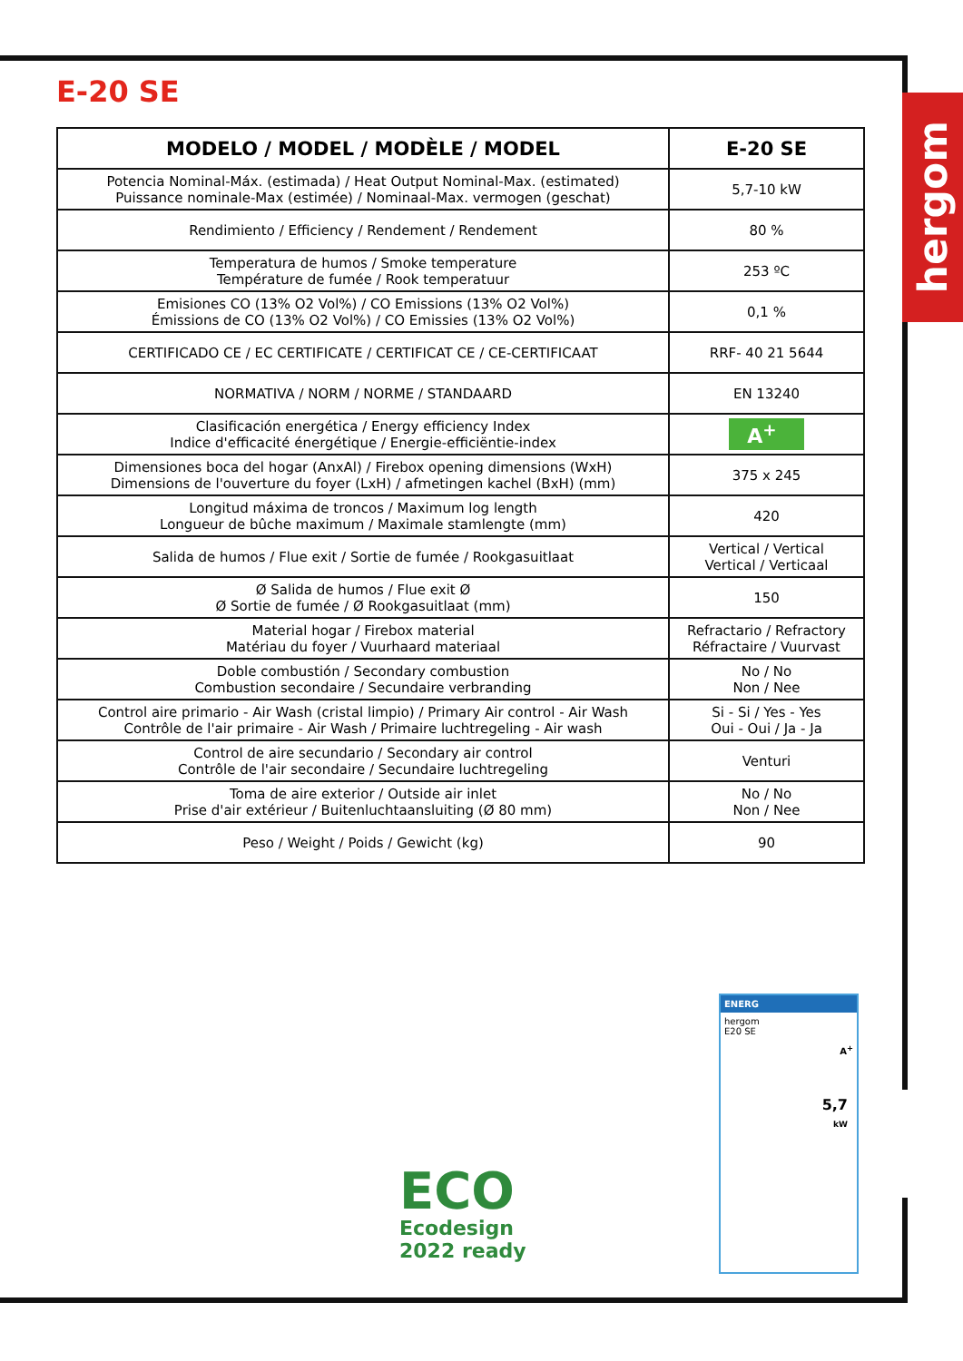hergom
E-20 SE
| MODELO / MODEL / MODÈLE / MODEL | E-20 SE |
| --- | --- |
| Potencia Nominal-Máx. (estimada) / Heat Output Nominal-Max. (estimated) Puissance nominale-Max (estimée) / Nominaal-Max. vermogen (geschat) | 5,7-10 kW |
| Rendimiento / Efficiency / Rendement / Rendement | 80 % |
| Temperatura de humos / Smoke temperature Température de fumée / Rook temperatuur | 253 ºC |
| Emisiones CO (13% O2 Vol%) / CO Emissions (13% O2 Vol%) Émissions de CO (13% O2 Vol%) / CO Emissies (13% O2 Vol%) | 0,1 % |
| CERTIFICADO CE / EC CERTIFICATE / CERTIFICAT CE / CE-CERTIFICAAT | RRF- 40 21 5644 |
| NORMATIVA / NORM / NORME / STANDAARD | EN 13240 |
| Clasificación energética / Energy efficiency Index Indice d'efficacité énergétique / Energie-efficiëntie-index | A<sup>+</sup> |
| Dimensiones boca del hogar (AnxAl) / Firebox opening dimensions (WxH) Dimensions de l'ouverture du foyer (LxH) / afmetingen kachel (BxH) (mm) | 375 x 245 |
| Longitud máxima de troncos / Maximum log length Longueur de bûche maximum / Maximale stamlengte (mm) | 420 |
| Salida de humos / Flue exit / Sortie de fumée / Rookgasuitlaat | Vertical / Vertical Vertical / Verticaal |
| Ø Salida de humos / Flue exit Ø Ø Sortie de fumée / Ø Rookgasuitlaat (mm) | 150 |
| Material hogar / Firebox material Matériau du foyer / Vuurhaard materiaal | Refractario / Refractory Réfractaire / Vuurvast |
| Doble combustión / Secondary combustion Combustion secondaire / Secundaire verbranding | No / No Non / Nee |
| Control aire primario - Air Wash (cristal limpio) / Primary Air control - Air Wash Contrôle de l'air primaire - Air Wash / Primaire luchtregeling - Air wash | Si - Si / Yes - Yes Oui - Oui / Ja - Ja |
| Control de aire secundario / Secondary air control Contrôle de l'air secondaire / Secundaire luchtregeling | Venturi |
| Toma de aire exterior / Outside air inlet Prise d'air extérieur / Buitenluchtaansluiting (Ø 80 mm) | No / No Non / Nee |
| Peso / Weight / Poids / Gewicht (kg) | 90 |
ECO
Ecodesign
2022 ready
ENERG
hergom
E20 SE
A<sup>+</sup>
5,7
kW